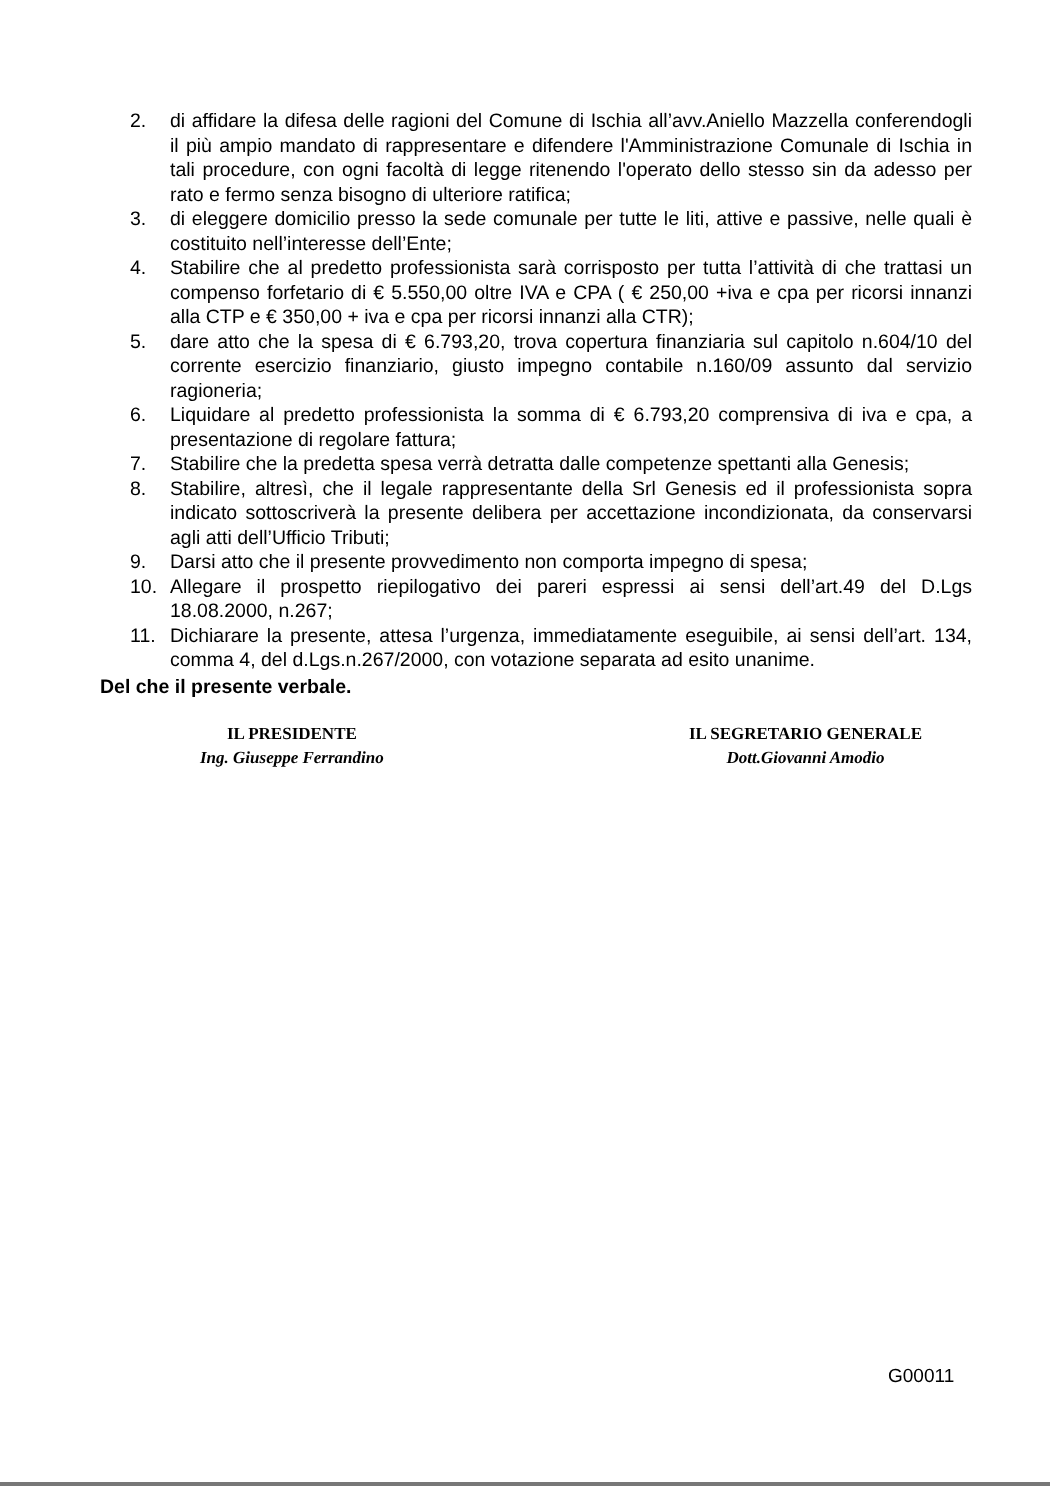2. di affidare la difesa delle ragioni del Comune di Ischia all’avv.Aniello Mazzella conferendogli il più ampio mandato di rappresentare e difendere l'Amministrazione Comunale di Ischia in tali procedure, con ogni facoltà di legge ritenendo l'operato dello stesso sin da adesso per rato e fermo senza bisogno di ulteriore ratifica;
3. di eleggere domicilio presso la sede comunale per tutte le liti, attive e passive, nelle quali è costituito nell’interesse dell’Ente;
4. Stabilire che al predetto professionista sarà corrisposto per tutta l’attività di che trattasi un compenso forfetario di € 5.550,00 oltre IVA e CPA ( € 250,00 +iva e cpa per ricorsi innanzi alla CTP e € 350,00 + iva e cpa per ricorsi innanzi alla CTR);
5. dare atto che la spesa di € 6.793,20, trova copertura finanziaria sul capitolo n.604/10 del corrente esercizio finanziario, giusto impegno contabile n.160/09 assunto dal servizio ragioneria;
6. Liquidare al predetto professionista la somma di € 6.793,20 comprensiva di iva e cpa, a presentazione di regolare fattura;
7. Stabilire che la predetta spesa verrà detratta dalle competenze spettanti alla Genesis;
8. Stabilire, altresì, che il legale rappresentante della Srl Genesis ed il professionista sopra indicato sottoscriverà la presente delibera per accettazione incondizionata, da conservarsi agli atti dell’Ufficio Tributi;
9. Darsi atto che il presente provvedimento non comporta impegno di spesa;
10. Allegare il prospetto riepilogativo dei pareri espressi ai sensi dell’art.49 del D.Lgs 18.08.2000, n.267;
11. Dichiarare la presente, attesa l’urgenza, immediatamente eseguibile, ai sensi dell’art. 134, comma 4, del d.Lgs.n.267/2000, con votazione separata ad esito unanime.
Del che il presente verbale.
IL PRESIDENTE
Ing. Giuseppe Ferrandino
IL SEGRETARIO GENERALE
Dott.Giovanni Amodio
G00011